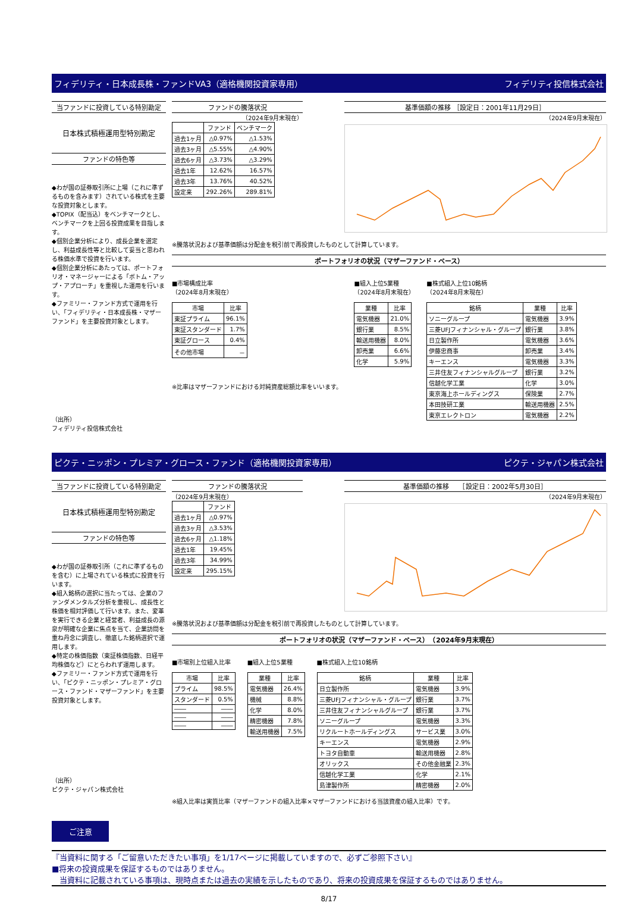フィデリティ・日本成長株・ファンドVA3（適格機関投資家専用） フィデリティ投信株式会社
当ファンドに投資している特別勘定
日本株式積極運用型特別勘定
ファンドの特色等
◆わが国の証券取引所に上場（これに準ずるものを含みます）されている株式を主要な投資対象とします。
◆TOPIX（配当込）をベンチマークとし、ベンチマークを上回る投資成果を目指します。
◆個別企業分析により、成長企業を選定し、利益成長性等と比較して妥当と思われる株価水準で投資を行います。
◆個別企業分析にあたっては、ポートフォリオ・マネージャーによる「ボトム・アップ・アプローチ」を重視した運用を行います。
◆ファミリー・ファンド方式で運用を行い、「フィデリティ・日本成長株・マザーファンド」を主要投資対象とします。
（出所）
フィデリティ投信株式会社
ファンドの騰落状況
（2024年9月末現在）
| | ファンド | ベンチマーク |
| --- | --- | --- |
| 過去1ヶ月 | △0.97% | △1.53% |
| 過去3ヶ月 | △5.55% | △4.90% |
| 過去6ヶ月 | △3.73% | △3.29% |
| 過去1年 | 12.62% | 16.57% |
| 過去3年 | 13.76% | 40.52% |
| 設定来 | 292.26% | 289.81% |
基準価額の推移 ［設定日：2001年11月29日］
（2024年9月末現在）
※騰落状況および基準価額は分配金を税引前で再投資したものとして計算しています。
ポートフォリオの状況（マザーファンド・ベース）
■市場構成比率
（2024年8月末現在）
| 市場 | 比率 |
| --- | --- |
| 東証プライム | 96.1% |
| 東証スタンダード | 1.7% |
| 東証グロース | 0.4% |
| その他市場 | － |
※比率はマザーファンドにおける対純資産総額比率をいいます。
■組入上位5業種
（2024年8月末現在）
| 業種 | 比率 |
| --- | --- |
| 電気機器 | 21.0% |
| 銀行業 | 8.5% |
| 輸送用機器 | 8.0% |
| 卸売業 | 6.6% |
| 化学 | 5.9% |
■株式組入上位10銘柄
（2024年8月末現在）
| 銘柄 | 業種 | 比率 |
| --- | --- | --- |
| ソニーグループ | 電気機器 | 3.9% |
| 三菱UFJフィナンシャル・グループ | 銀行業 | 3.8% |
| 日立製作所 | 電気機器 | 3.6% |
| 伊藤忠商事 | 卸売業 | 3.4% |
| キーエンス | 電気機器 | 3.3% |
| 三井住友フィナンシャルグループ | 銀行業 | 3.2% |
| 信越化学工業 | 化学 | 3.0% |
| 東京海上ホールディングス | 保険業 | 2.7% |
| 本田技研工業 | 輸送用機器 | 2.5% |
| 東京エレクトロン | 電気機器 | 2.2% |
ピクテ・ニッポン・プレミア・グロース・ファンド（適格機関投資家専用） ピクテ・ジャパン株式会社
当ファンドに投資している特別勘定
日本株式積極運用型特別勘定
ファンドの特色等
◆わが国の証券取引所（これに準ずるものを含む）に上場されている株式に投資を行います。
◆組入銘柄の選択に当たっては、企業のファンダメンタルズ分析を重視し、成長性と株価を相対評価して行います。また、変革を実行できる企業と経営者、利益成長の源泉が明確な企業に焦点を当て、企業訪問を重ね丹念に調査し、徹底した銘柄選択で運用します。
◆特定の株価指数（東証株価指数、日経平均株価など）にとらわれず運用します。
◆ファミリー・ファンド方式で運用を行い、「ピクテ・ニッポン・プレミア・グロース・ファンド・マザーファンド」を主要投資対象とします。
（出所）
ピクテ・ジャパン株式会社
ファンドの騰落状況
（2024年9月末現在）
| | ファンド |
| --- | --- |
| 過去1ヶ月 | △0.97% |
| 過去3ヶ月 | △3.53% |
| 過去6ヶ月 | △1.18% |
| 過去1年 | 19.45% |
| 過去3年 | 34.99% |
| 設定来 | 295.15% |
基準価額の推移　　［設定日：2002年5月30日］
（2024年9月末現在）
※騰落状況および基準価額は分配金を税引前で再投資したものとして計算しています。
ポートフォリオの状況（マザーファンド・ベース）　（2024年9月末現在）
■市場別上位組入比率
| 市場 | 比率 |
| --- | --- |
| プライム | 98.5% |
| スタンダード | 0.5% |
| ―― | ―― |
| ―― | ―― |
| ―― | ―― |
■組入上位5業種
| 業種 | 比率 |
| --- | --- |
| 電気機器 | 26.4% |
| 機械 | 8.8% |
| 化学 | 8.0% |
| 精密機器 | 7.8% |
| 輸送用機器 | 7.5% |
■株式組入上位10銘柄
| 銘柄 | 業種 | 比率 |
| --- | --- | --- |
| 日立製作所 | 電気機器 | 3.9% |
| 三菱UFJフィナンシャル・グループ | 銀行業 | 3.7% |
| 三井住友フィナンシャルグループ | 銀行業 | 3.7% |
| ソニーグループ | 電気機器 | 3.3% |
| リクルートホールディングス | サービス業 | 3.0% |
| キーエンス | 電気機器 | 2.9% |
| トヨタ自動車 | 輸送用機器 | 2.8% |
| オリックス | その他金融業 | 2.3% |
| 信越化学工業 | 化学 | 2.1% |
| 島津製作所 | 精密機器 | 2.0% |
※組入比率は実質比率（マザーファンドの組入比率×マザーファンドにおける当該資産の組入比率）です。
ご注意
『当資料に関する「ご留意いただきたい事項」を1/17ページに掲載していますので、必ずご参照下さい』
■将来の投資成果を保証するものではありません。
　当資料に記載されている事項は、現時点または過去の実績を示したものであり、将来の投資成果を保証するものではありません。
8/17